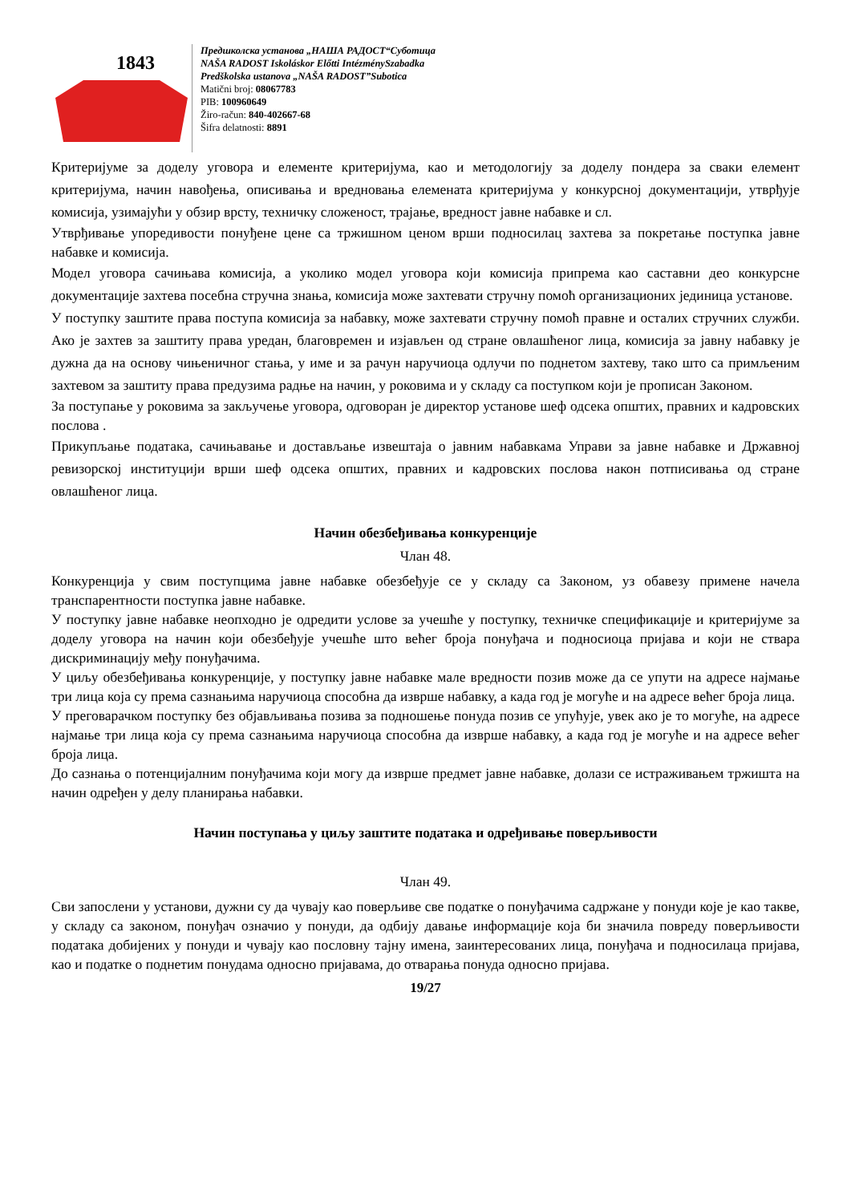1843
Предшколска установа „НАША РАДОСТ“Суботица
NAŠA RADOST Iskoláskor Előtti IntézménySzabadka
Predškolska ustanova „NAŠA RADOST”Subotica
Matični broj: 08067783
PIB: 100960649
Žiro-račun: 840-402667-68
Šifra delatnosti: 8891
Критеријуме за доделу уговора и елементе критеријума, као и методологију за доделу пондера за сваки елемент критеријума, начин навођења, описивања и вредновања елемената критеријума у конкурсној документацији, утврђује комисија, узимајући у обзир врсту, техничку сложеност, трајање, вредност јавне набавке и сл.
Утврђивање упоредивости понуђене цене са тржишном ценом врши подносилац захтева за покретање поступка јавне набавке и комисија.
Модел уговора сачињава комисија, а уколико модел уговора који комисија припрема као саставни део конкурсне документације захтева посебна стручна знања, комисија може захтевати стручну помоћ организационих јединица установе.
У поступку заштите права поступа комисија за набавку, може захтевати стручну помоћ правне и осталих стручних служби. Ако је захтев за заштиту права уредан, благовремен и изјављен од стране овлашћеног лица, комисија за јавну набавку је дужна да на основу чињеничног стања, у име и за рачун наручиоца одлучи по поднетом захтеву, тако што са примљеним захтевом за заштиту права предузима радње на начин, у роковима и у складу са поступком који је прописан Законом.
За поступање у роковима за закључење уговора, одговоран је директор установе шеф одсека општих, правних и кадровских послова .
Прикупљање података, сачињавање и достављање извештаја о јавним набавкама Управи за јавне набавке и Државној ревизорској институцији врши шеф одсека општих, правних и кадровских послова након потписивања од стране овлашћеног лица.
Начин обезбеђивања конкуренције
Члан 48.
Конкуренција у свим поступцима јавне набавке обезбеђује се у складу са Законом, уз обавезу примене начела транспарентности поступка јавне набавке.
У поступку јавне набавке неопходно је одредити услове за учешће у поступку, техничке спецификације и критеријуме за доделу уговора на начин који обезбеђује учешће што већег броја понуђача и подносиоца пријава и који не ствара дискриминацију међу понуђачима.
У циљу обезбеђивања конкуренције, у поступку јавне набавке мале вредности позив може да се упути на адресе најмање три лица која су према сазнањима наручиоца способна да изврше набавку, а када год је могуће и на адресе већег броја лица.
У преговарачком поступку без објављивања позива за подношење понуда позив се упућује, увек ако је то могуће, на адресе најмање три лица која су према сазнањима наручиоца способна да изврше набавку, а када год је могуће и на адресе већег броја лица.
До сазнања о потенцијалним понуђачима који могу да изврше предмет јавне набавке, долази се истраживањем тржишта на начин одређен у делу планирања набавки.
Начин поступања у циљу заштите података и одређивање поверљивости
Члан 49.
Сви запослени у установи, дужни су да чувају као поверљиве све податке о понуђачима садржане у понуди које је као такве, у складу са законом, понуђач означио у понуди, да одбију давање информације која би значила повреду поверљивости података добијених у понуди и чувају као пословну тајну имена, заинтересованих лица, понуђача и подносилаца пријава, као и податке о поднетим понудама односно пријавама, до отварања понуда односно пријава.
19/27